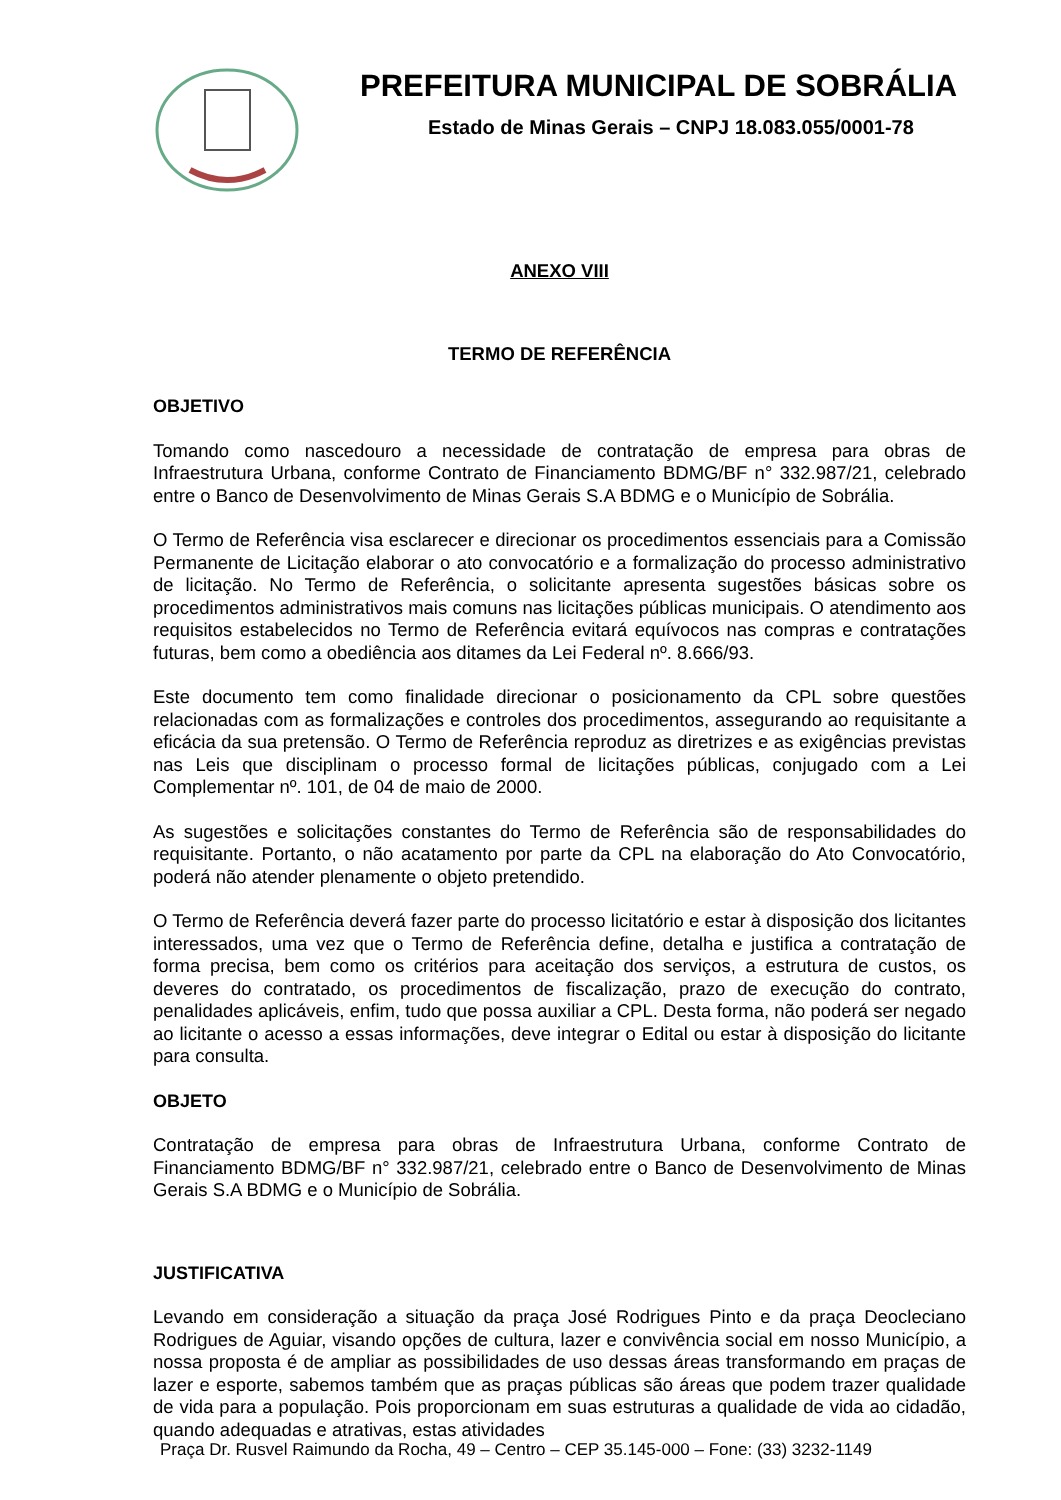PREFEITURA MUNICIPAL DE SOBRÁLIA
Estado de Minas Gerais – CNPJ 18.083.055/0001-78
ANEXO VIII
TERMO DE REFERÊNCIA
OBJETIVO
Tomando como nascedouro a necessidade de contratação de empresa para obras de Infraestrutura Urbana, conforme Contrato de Financiamento BDMG/BF n° 332.987/21, celebrado entre o Banco de Desenvolvimento de Minas Gerais S.A BDMG e o Município de Sobrália.
O Termo de Referência visa esclarecer e direcionar os procedimentos essenciais para a Comissão Permanente de Licitação elaborar o ato convocatório e a formalização do processo administrativo de licitação. No Termo de Referência, o solicitante apresenta sugestões básicas sobre os procedimentos administrativos mais comuns nas licitações públicas municipais. O atendimento aos requisitos estabelecidos no Termo de Referência evitará equívocos nas compras e contratações futuras, bem como a obediência aos ditames da Lei Federal nº. 8.666/93.
Este documento tem como finalidade direcionar o posicionamento da CPL sobre questões relacionadas com as formalizações e controles dos procedimentos, assegurando ao requisitante a eficácia da sua pretensão. O Termo de Referência reproduz as diretrizes e as exigências previstas nas Leis que disciplinam o processo formal de licitações públicas, conjugado com a Lei Complementar nº. 101, de 04 de maio de 2000.
As sugestões e solicitações constantes do Termo de Referência são de responsabilidades do requisitante. Portanto, o não acatamento por parte da CPL na elaboração do Ato Convocatório, poderá não atender plenamente o objeto pretendido.
O Termo de Referência deverá fazer parte do processo licitatório e estar à disposição dos licitantes interessados, uma vez que o Termo de Referência define, detalha e justifica a contratação de forma precisa, bem como os critérios para aceitação dos serviços, a estrutura de custos, os deveres do contratado, os procedimentos de fiscalização, prazo de execução do contrato, penalidades aplicáveis, enfim, tudo que possa auxiliar a CPL. Desta forma, não poderá ser negado ao licitante o acesso a essas informações, deve integrar o Edital ou estar à disposição do licitante para consulta.
OBJETO
Contratação de empresa para obras de Infraestrutura Urbana, conforme Contrato de Financiamento BDMG/BF n° 332.987/21, celebrado entre o Banco de Desenvolvimento de Minas Gerais S.A BDMG e o Município de Sobrália.
JUSTIFICATIVA
Levando em consideração a situação da praça José Rodrigues Pinto e da praça Deocleciano Rodrigues de Aguiar, visando opções de cultura, lazer e convivência social em nosso Município, a nossa proposta é de ampliar as possibilidades de uso dessas áreas transformando em praças de lazer e esporte, sabemos também que as praças públicas são áreas que podem trazer qualidade de vida para a população. Pois proporcionam em suas estruturas a qualidade de vida ao cidadão, quando adequadas e atrativas, estas atividades
Praça Dr. Rusvel Raimundo da Rocha, 49 – Centro – CEP 35.145-000 – Fone: (33) 3232-1149